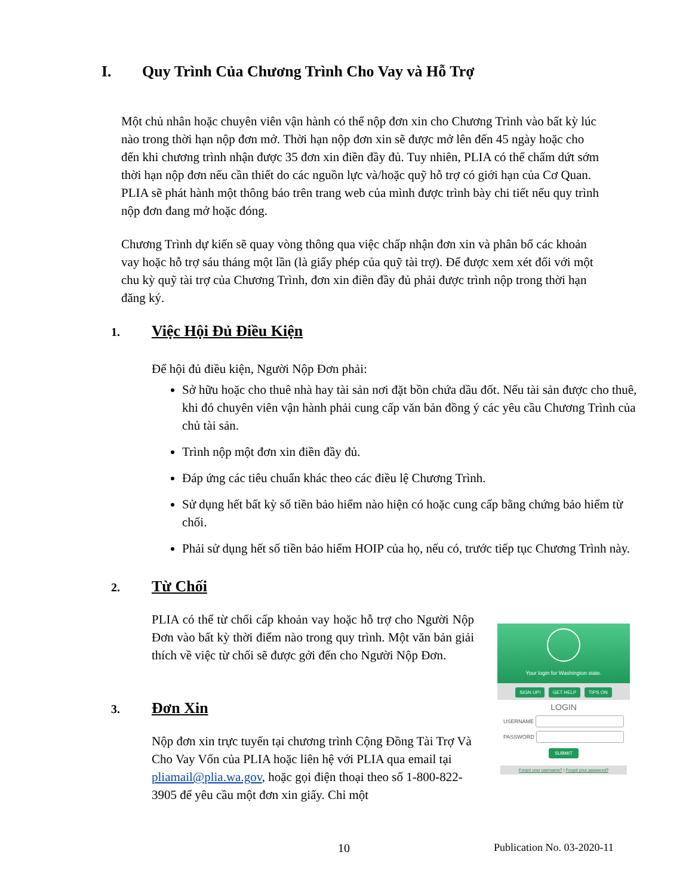I. Quy Trình Của Chương Trình Cho Vay và Hỗ Trợ
Một chủ nhân hoặc chuyên viên vận hành có thể nộp đơn xin cho Chương Trình vào bất kỳ lúc nào trong thời hạn nộp đơn mở. Thời hạn nộp đơn xin sẽ được mở lên đến 45 ngày hoặc cho đến khi chương trình nhận được 35 đơn xin điền đầy đủ. Tuy nhiên, PLIA có thể chấm dứt sớm thời hạn nộp đơn nếu cần thiết do các nguồn lực và/hoặc quỹ hỗ trợ có giới hạn của Cơ Quan. PLIA sẽ phát hành một thông báo trên trang web của mình được trình bày chi tiết nếu quy trình nộp đơn đang mở hoặc đóng.
Chương Trình dự kiến sẽ quay vòng thông qua việc chấp nhận đơn xin và phân bổ các khoản vay hoặc hỗ trợ sáu tháng một lần (là giấy phép của quỹ tài trợ). Để được xem xét đối với một chu kỳ quỹ tài trợ của Chương Trình, đơn xin điền đầy đủ phải được trình nộp trong thời hạn đăng ký.
1. Việc Hội Đủ Điều Kiện
Để hội đủ điều kiện, Người Nộp Đơn phải:
Sở hữu hoặc cho thuê nhà hay tài sản nơi đặt bồn chứa dầu đốt. Nếu tài sản được cho thuê, khi đó chuyên viên vận hành phải cung cấp văn bản đồng ý các yêu cầu Chương Trình của chủ tài sản.
Trình nộp một đơn xin điền đầy đủ.
Đáp ứng các tiêu chuẩn khác theo các điều lệ Chương Trình.
Sử dụng hết bất kỳ số tiền bảo hiểm nào hiện có hoặc cung cấp bằng chứng bảo hiểm từ chối.
Phải sử dụng hết số tiền bảo hiểm HOIP của họ, nếu có, trước tiếp tục Chương Trình này.
2. Từ Chối
PLIA có thể từ chối cấp khoản vay hoặc hỗ trợ cho Người Nộp Đơn vào bất kỳ thời điểm nào trong quy trình. Một văn bản giải thích về việc từ chối sẽ được gởi đến cho Người Nộp Đơn.
3. Đơn Xin
Nộp đơn xin trực tuyến tại chương trình Cộng Đồng Tài Trợ Và Cho Vay Vốn của PLIA hoặc liên hệ với PLIA qua email tại pliamail@plia.wa.gov, hoặc gọi điện thoại theo số 1-800-822-3905 để yêu cầu một đơn xin giấy. Chỉ một
Your login for Washington state.
SIGN UP! GET HELP TIPS ON
LOGIN
USERNAME
PASSWORD
SUBMIT
Forgot your username? | Forgot your password?
10 Publication No. 03-2020-11